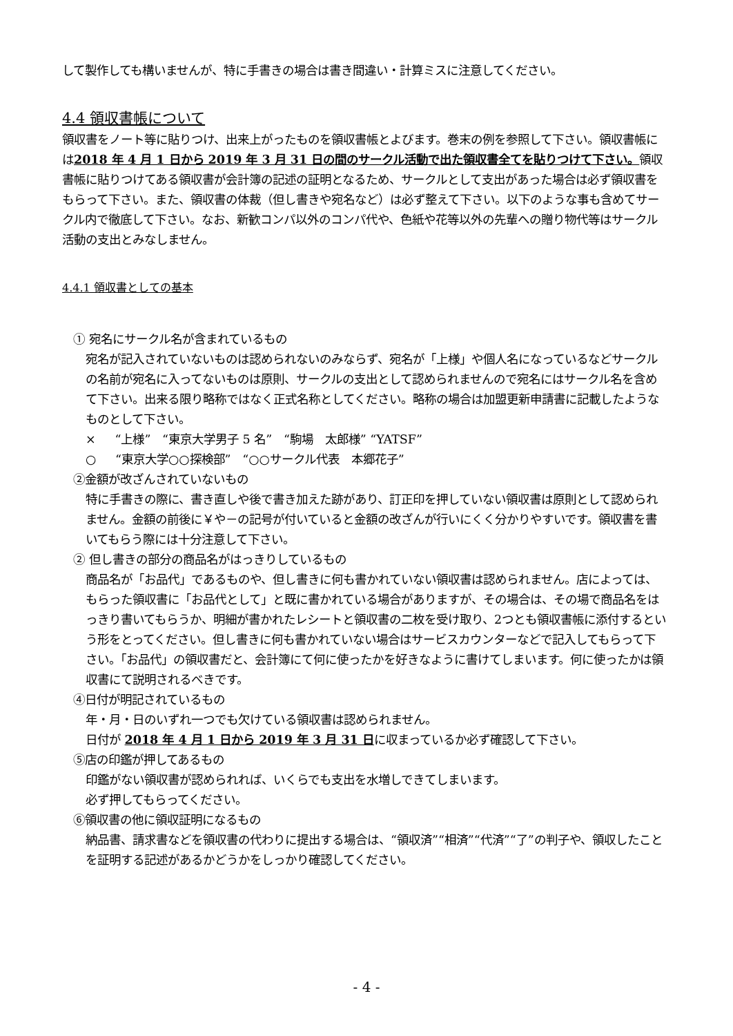して製作しても構いませんが、特に手書きの場合は書き間違い・計算ミスに注意してください。
4.4 領収書帳について
領収書をノート等に貼りつけ、出来上がったものを領収書帳とよびます。巻末の例を参照して下さい。領収書帳には2018 年 4 月 1 日から 2019 年 3 月 31 日の間のサークル活動で出た領収書全てを貼りつけて下さい。領収書帳に貼りつけてある領収書が会計簿の記述の証明となるため、サークルとして支出があった場合は必ず領収書をもらって下さい。また、領収書の体裁（但し書きや宛名など）は必ず整えて下さい。以下のような事も含めてサークル内で徹底して下さい。なお、新歓コンパ以外のコンパ代や、色紙や花等以外の先輩への贈り物代等はサークル活動の支出とみなしません。
4.4.1 領収書としての基本
① 宛名にサークル名が含まれているもの
宛名が記入されていないものは認められないのみならず、宛名が「上様」や個人名になっているなどサークルの名前が宛名に入ってないものは原則、サークルの支出として認められませんので宛名にはサークル名を含めて下さい。出来る限り略称ではなく正式名称としてください。略称の場合は加盟更新申請書に記載したようなものとして下さい。
× “上様” “東京大学男子 5 名” “駒場　太郎様” “YATSF”
○ “東京大学○○探検部” “○○サークル代表　本郷花子”
②金額が改ざんされていないもの
特に手書きの際に、書き直しや後で書き加えた跡があり、訂正印を押していない領収書は原則として認められません。金額の前後に￥や－の記号が付いていると金額の改ざんが行いにくく分かりやすいです。領収書を書いてもらう際には十分注意して下さい。
② 但し書きの部分の商品名がはっきりしているもの
商品名が「お品代」であるものや、但し書きに何も書かれていない領収書は認められません。店によっては、もらった領収書に「お品代として」と既に書かれている場合がありますが、その場合は、その場で商品名をはっきり書いてもらうか、明細が書かれたレシートと領収書の二枚を受け取り、2つとも領収書帳に添付するという形をとってください。但し書きに何も書かれていない場合はサービスカウンターなどで記入してもらって下さい。「お品代」の領収書だと、会計簿にて何に使ったかを好きなように書けてしまいます。何に使ったかは領収書にて説明されるべきです。
④日付が明記されているもの
年・月・日のいずれ一つでも欠けている領収書は認められません。
日付が 2018 年 4 月 1 日から 2019 年 3 月 31 日に収まっているか必ず確認して下さい。
⑤店の印鑑が押してあるもの
印鑑がない領収書が認められれば、いくらでも支出を水増しできてしまいます。
必ず押してもらってください。
⑥領収書の他に領収証明になるもの
納品書、請求書などを領収書の代わりに提出する場合は、“領収済”“相済”“代済”“了”の判子や、領収したことを証明する記述があるかどうかをしっかり確認してください。
- 4 -